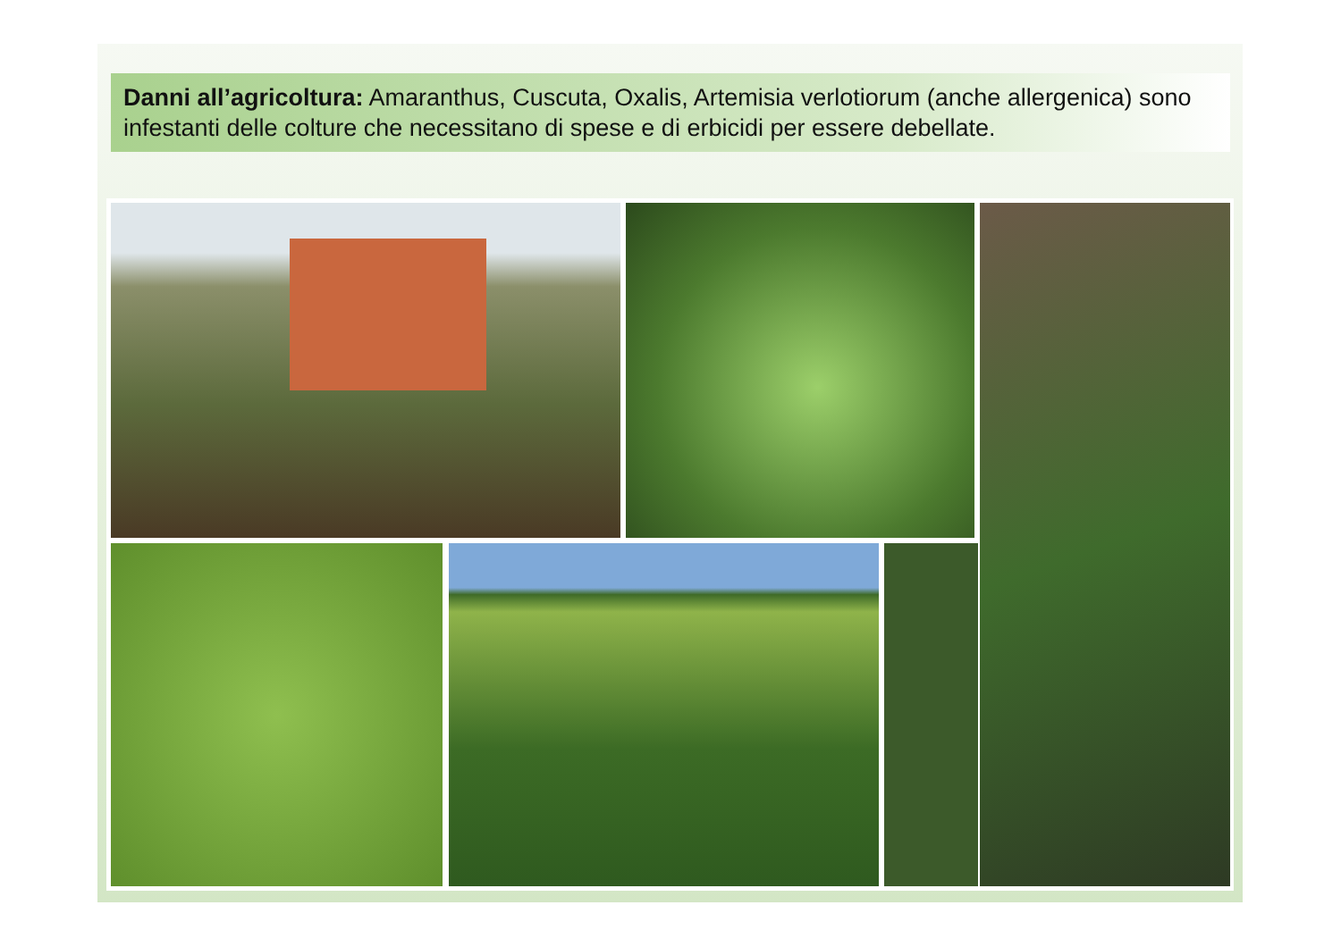Danni all’agricoltura: Amaranthus, Cuscuta, Oxalis, Artemisia verlotiorum (anche allergenica) sono infestanti delle colture che necessitano di spese e di erbicidi per essere debellate.